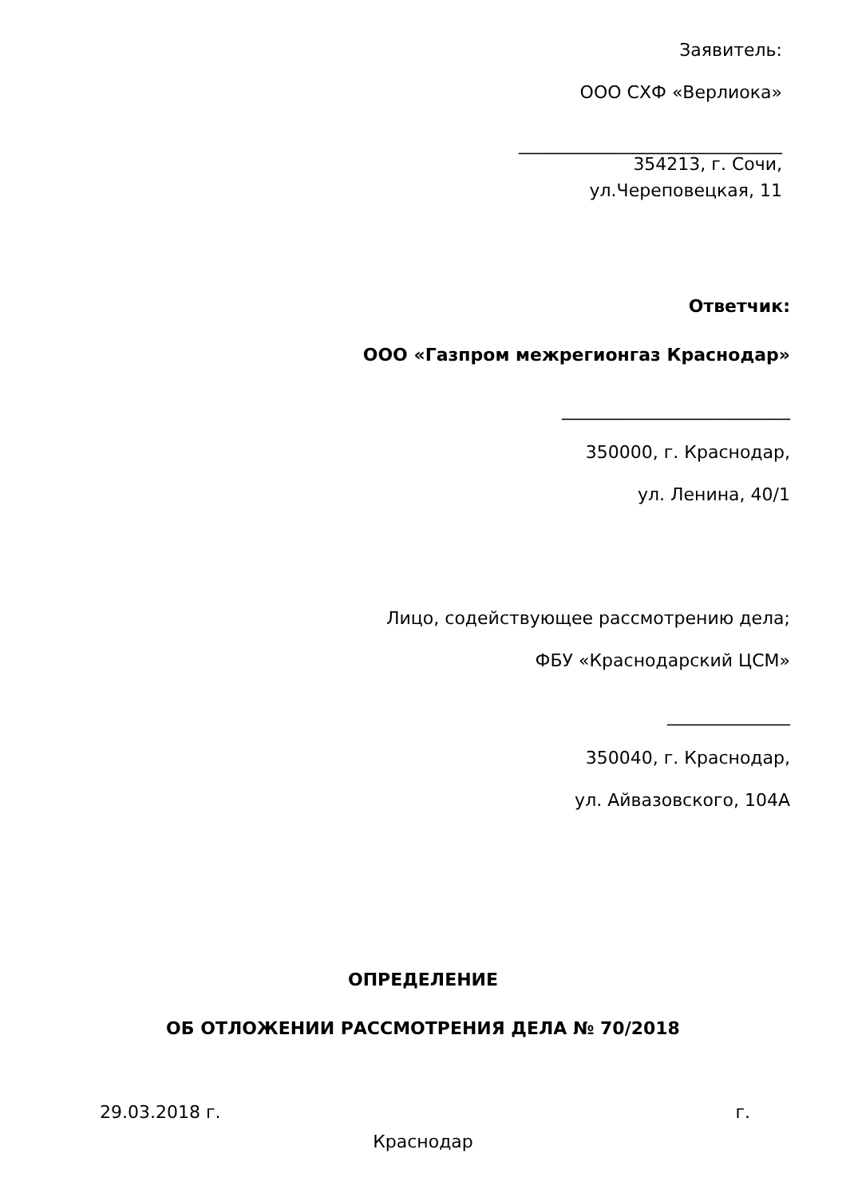Заявитель:
ООО СХФ «Верлиока»
______________________________
354213, г. Сочи,
ул.Череповецкая, 11
Ответчик:
ООО «Газпром межрегионгаз Краснодар»
__________________________
350000, г. Краснодар,
ул. Ленина, 40/1
Лицо, содействующее рассмотрению дела;
ФБУ «Краснодарский ЦСМ»
______________
350040, г. Краснодар,
ул. Айвазовского, 104А
ОПРЕДЕЛЕНИЕ
ОБ ОТЛОЖЕНИИ РАССМОТРЕНИЯ ДЕЛА № 70/2018
29.03.2018 г. г.
Краснодар